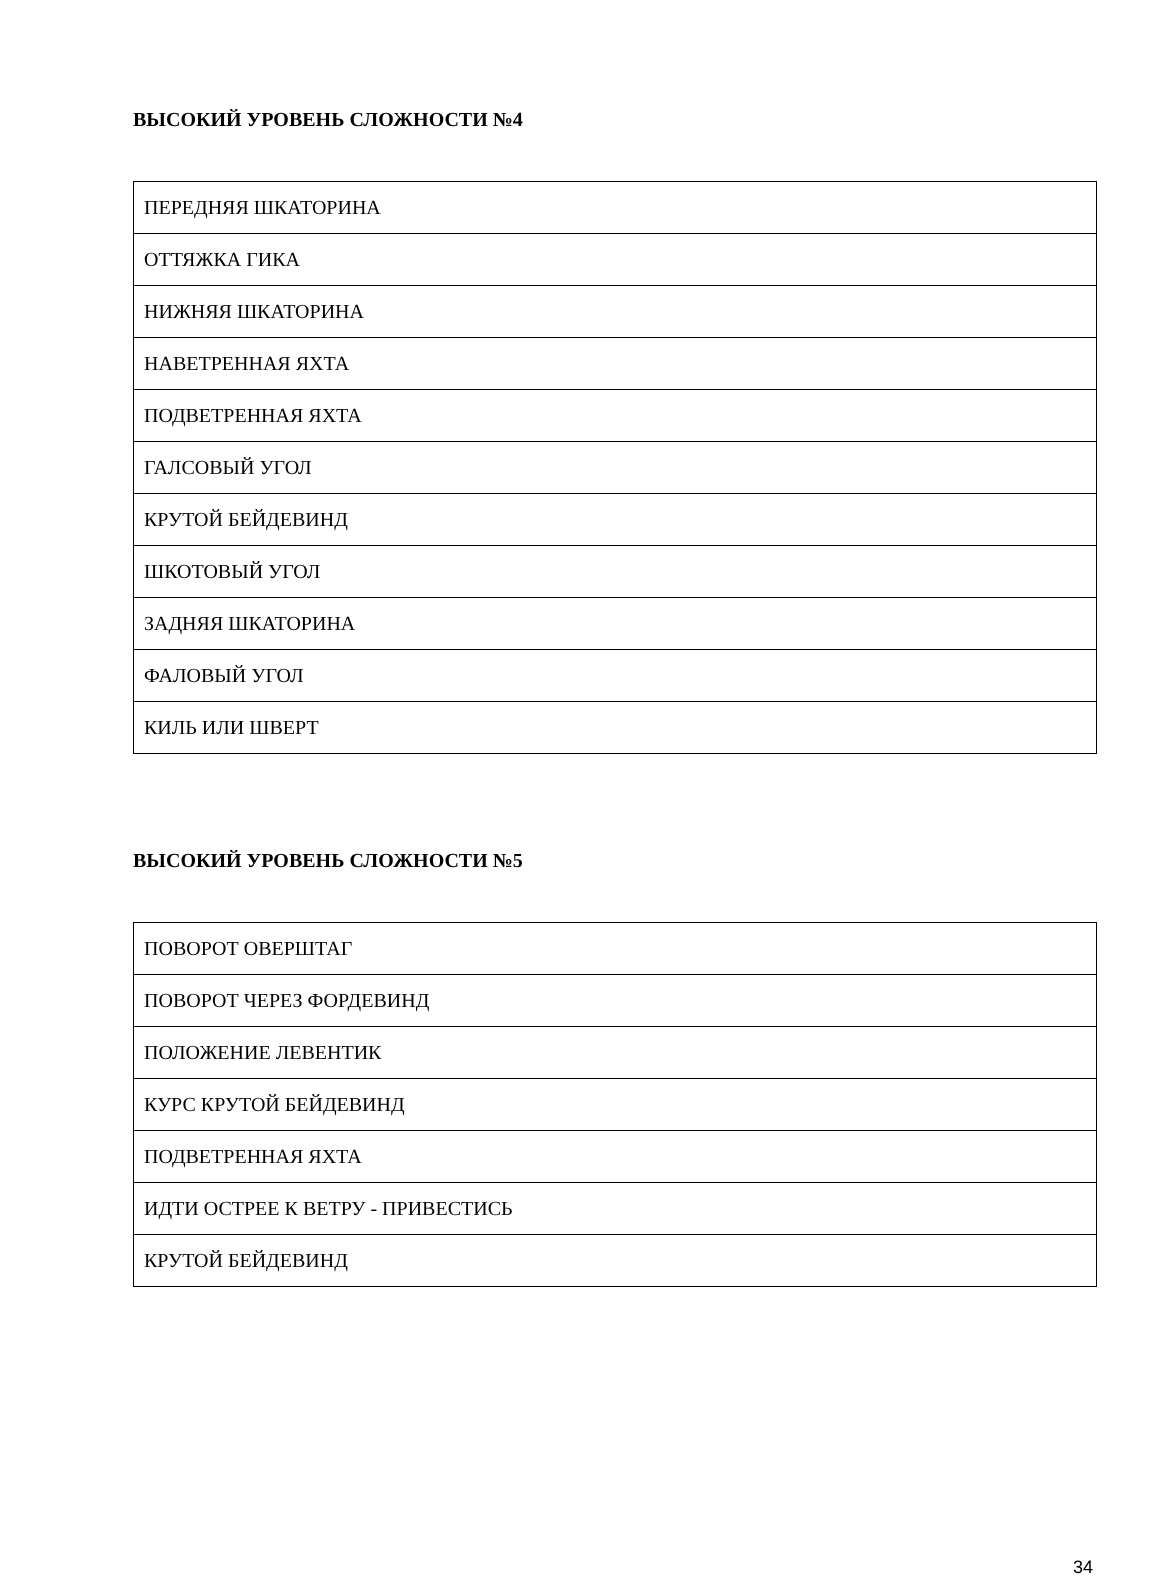ВЫСОКИЙ УРОВЕНЬ СЛОЖНОСТИ №4
| ПЕРЕДНЯЯ ШКАТОРИНА |
| ОТТЯЖКА ГИКА |
| НИЖНЯЯ ШКАТОРИНА |
| НАВЕТРЕННАЯ ЯХТА |
| ПОДВЕТРЕННАЯ ЯХТА |
| ГАЛСОВЫЙ УГОЛ |
| КРУТОЙ БЕЙДЕВИНД |
| ШКОТОВЫЙ УГОЛ |
| ЗАДНЯЯ ШКАТОРИНА |
| ФАЛОВЫЙ УГОЛ |
| КИЛЬ ИЛИ ШВЕРТ |
ВЫСОКИЙ УРОВЕНЬ СЛОЖНОСТИ №5
| ПОВОРОТ ОВЕРШТАГ |
| ПОВОРОТ ЧЕРЕЗ ФОРДЕВИНД |
| ПОЛОЖЕНИЕ ЛЕВЕНТИК |
| КУРС КРУТОЙ БЕЙДЕВИНД |
| ПОДВЕТРЕННАЯ ЯХТА |
| ИДТИ ОСТРЕЕ К ВЕТРУ - ПРИВЕСТИСЬ |
| КРУТОЙ БЕЙДЕВИНД |
34